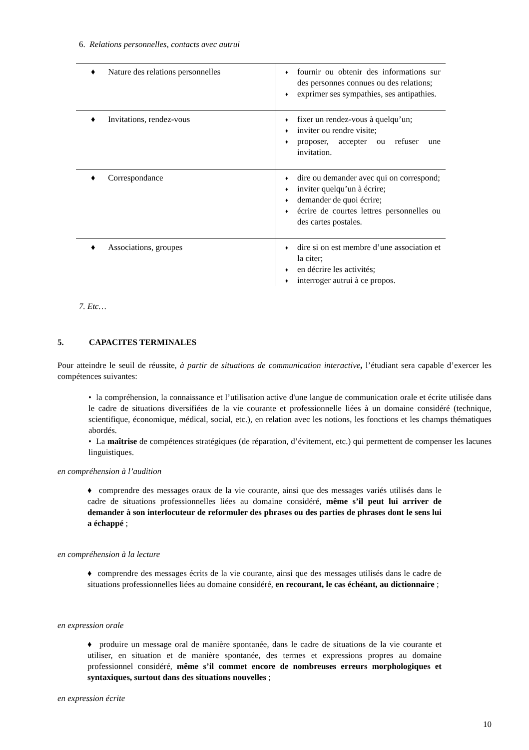6. Relations personnelles, contacts avec autrui
| ♦ Nature des relations personnelles | ♦ fournir ou obtenir des informations sur des personnes connues ou des relations; ♦ exprimer ses sympathies, ses antipathies. |
| ♦ Invitations, rendez-vous | ♦ fixer un rendez-vous à quelqu’un; ♦ inviter ou rendre visite; ♦ proposer, accepter ou refuser une invitation. |
| ♦ Correspondance | ♦ dire ou demander avec qui on correspond; ♦ inviter quelqu’un à écrire; ♦ demander de quoi écrire; ♦ écrire de courtes lettres personnelles ou des cartes postales. |
| ♦ Associations, groupes | ♦ dire si on est membre d’une association et la citer; ♦ en décrire les activités; ♦ interroger autrui à ce propos. |
7. Etc…
5. CAPACITES TERMINALES
Pour atteindre le seuil de réussite, à partir de situations de communication interactive, l’étudiant sera capable d’exercer les compétences suivantes:
• la compréhension, la connaissance et l’utilisation active d'une langue de communication orale et écrite utilisée dans le cadre de situations diversifiées de la vie courante et professionnelle liées à un domaine considéré (technique, scientifique, économique, médical, social, etc.), en relation avec les notions, les fonctions et les champs thématiques abordés.
• La maîtrise de compétences stratégiques (de réparation, d’évitement, etc.) qui permettent de compenser les lacunes linguistiques.
en compréhension à l’audition
♦ comprendre des messages oraux de la vie courante, ainsi que des messages variés utilisés dans le cadre de situations professionnelles liées au domaine considéré, même s’il peut lui arriver de demander à son interlocuteur de reformuler des phrases ou des parties de phrases dont le sens lui a échappé ;
en compréhension à la lecture
♦ comprendre des messages écrits de la vie courante, ainsi que des messages utilisés dans le cadre de situations professionnelles liées au domaine considéré, en recourant, le cas échéant, au dictionnaire ;
en expression orale
♦ produire un message oral de manière spontanée, dans le cadre de situations de la vie courante et utiliser, en situation et de manière spontanée, des termes et expressions propres au domaine professionnel considéré, même s’il commet encore de nombreuses erreurs morphologiques et syntaxiques, surtout dans des situations nouvelles ;
en expression écrite
10